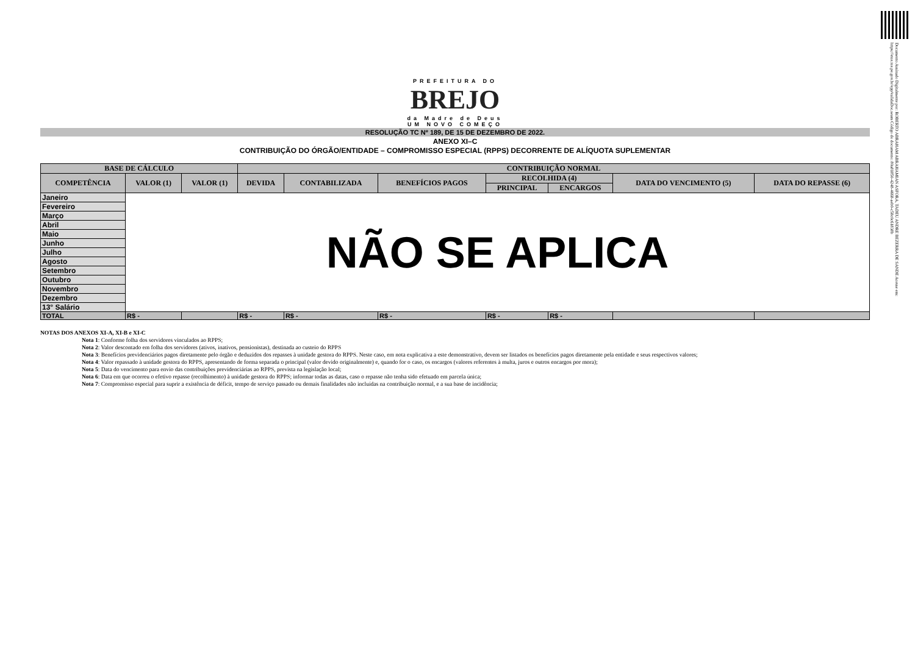Documento Assinado Digitalmente por: ROBERTO ABRAHAM ABRAHAMIAN ASFORA, TADEU ANDRE BEZERRA DE SANDE Acesse em: https://etce.tce.pe.gov.br/epp/validaDoc.seam Código do documento: 80a81850-4248-4668-aeb0-c58c0c61838b
PREFEITURA DO
BREJO
da Madre de Deus
UM NOVO COMEÇO
RESOLUÇÃO TC Nº 189, DE 15 DE DEZEMBRO DE 2022.
ANEXO XI–C
CONTRIBUIÇÃO DO ÓRGÃO/ENTIDADE – COMPROMISSO ESPECIAL (RPPS) DECORRENTE DE ALÍQUOTA SUPLEMENTAR
| BASE DE CÁLCULO | | | CONTRIBUIÇÃO NORMAL | | | | | | |
| --- | --- | --- | --- | --- | --- | --- | --- | --- | --- |
| COMPETÊNCIA | VALOR (1) | VALOR (1) | DEVIDA | CONTABILIZADA | BENEFÍCIOS PAGOS | RECOLHIDA (4) | | DATA DO VENCIMENTO (5) | DATA DO REPASSE (6) |
| | | | | | | PRINCIPAL | ENCARGOS | | |
| Janeiro | NÃO SE APLICA | | | | | | | | |
| Fevereiro | | | | | | | | | |
| Março | | | | | | | | | |
| Abril | | | | | | | | | |
| Maio | | | | | | | | | |
| Junho | | | | | | | | | |
| Julho | | | | | | | | | |
| Agosto | | | | | | | | | |
| Setembro | | | | | | | | | |
| Outubro | | | | | | | | | |
| Novembro | | | | | | | | | |
| Dezembro | | | | | | | | | |
| 13° Salário | | | | | | | | | |
| TOTAL | R$ - | | R$ - | R$ - | R$ - | R$ - | R$ - | | |
NOTAS DOS ANEXOS XI-A, XI-B e XI-C
Nota 1: Conforme folha dos servidores vinculados ao RPPS;
Nota 2: Valor descontado em folha dos servidores (ativos, inativos, pensionistas), destinada ao custeio do RPPS
Nota 3: Benefícios previdenciários pagos diretamente pelo órgão e deduzidos dos repasses à unidade gestora do RPPS. Neste caso, em nota explicativa a este demonstrativo, devem ser listados os benefícios pagos diretamente pela entidade e seus respectivos valores;
Nota 4: Valor repassado à unidade gestora do RPPS, apresentando de forma separada o principal (valor devido originalmente) e, quando for o caso, os encargos (valores referentes à multa, juros e outros encargos por mora);
Nota 5: Data do vencimento para envio das contribuições previdenciárias ao RPPS, prevista na legislação local;
Nota 6: Data em que ocorreu o efetivo repasse (recolhimento) à unidade gestora do RPPS; informar todas as datas, caso o repasse não tenha sido efetuado em parcela única;
Nota 7: Compromisso especial para suprir a existência de déficit, tempo de serviço passado ou demais finalidades não incluídas na contribuição normal, e a sua base de incidência;